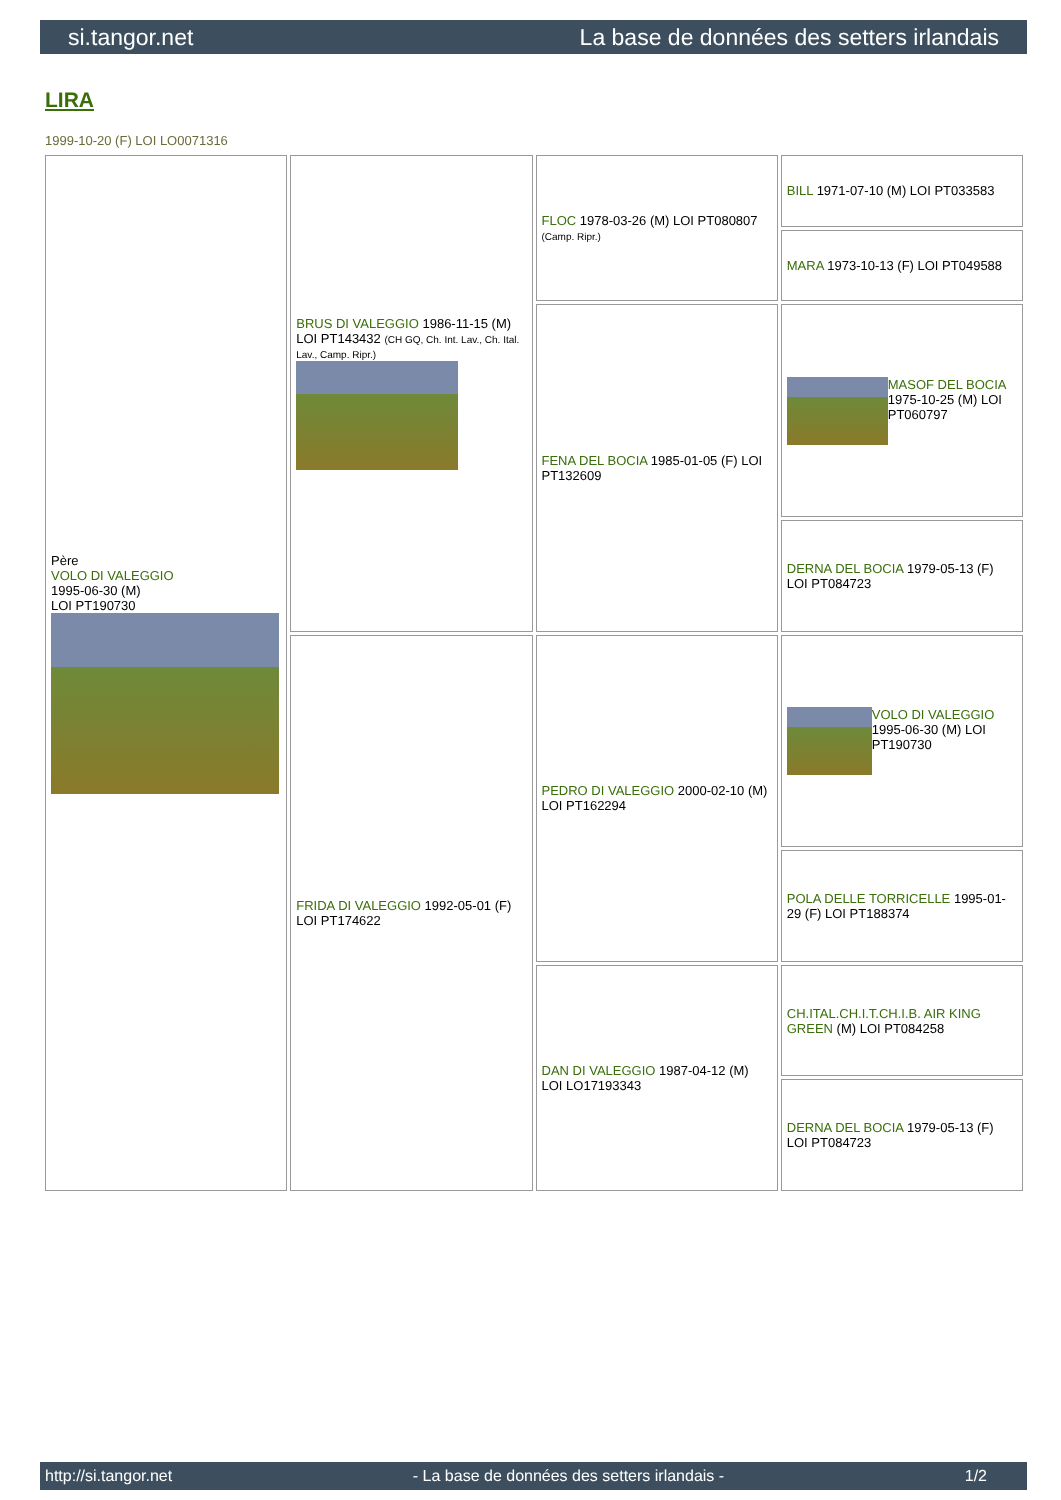si.tangor.net La base de données des setters irlandais
LIRA
1999-10-20 (F) LOI LO0071316
| Père VOLO DI VALEGGIO 1995-06-30 (M) LOI PT190730 | BRUS DI VALEGGIO 1986-11-15 (M) LOI PT143432 (CH GQ, Ch. Int. Lav., Ch. Ital. Lav., Camp. Ripr.) | FLOC 1978-03-26 (M) LOI PT080807 (Camp. Ripr.) | BILL 1971-07-10 (M) LOI PT033583 |
| | | | MARA 1973-10-13 (F) LOI PT049588 |
| | | FENA DEL BOCIA 1985-01-05 (F) LOI PT132609 | MASOF DEL BOCIA 1975-10-25 (M) LOI PT060797 |
| | | | DERNA DEL BOCIA 1979-05-13 (F) LOI PT084723 |
| | FRIDA DI VALEGGIO 1992-05-01 (F) LOI PT174622 | PEDRO DI VALEGGIO 2000-02-10 (M) LOI PT162294 | VOLO DI VALEGGIO 1995-06-30 (M) LOI PT190730 |
| | | | POLA DELLE TORRICELLE 1995-01-29 (F) LOI PT188374 |
| | | DAN DI VALEGGIO 1987-04-12 (M) LOI LO17193343 | CH.ITAL.CH.I.T.CH.I.B. AIR KING GREEN (M) LOI PT084258 |
| | | | DERNA DEL BOCIA 1979-05-13 (F) LOI PT084723 |
http://si.tangor.net - La base de données des setters irlandais - 1/2